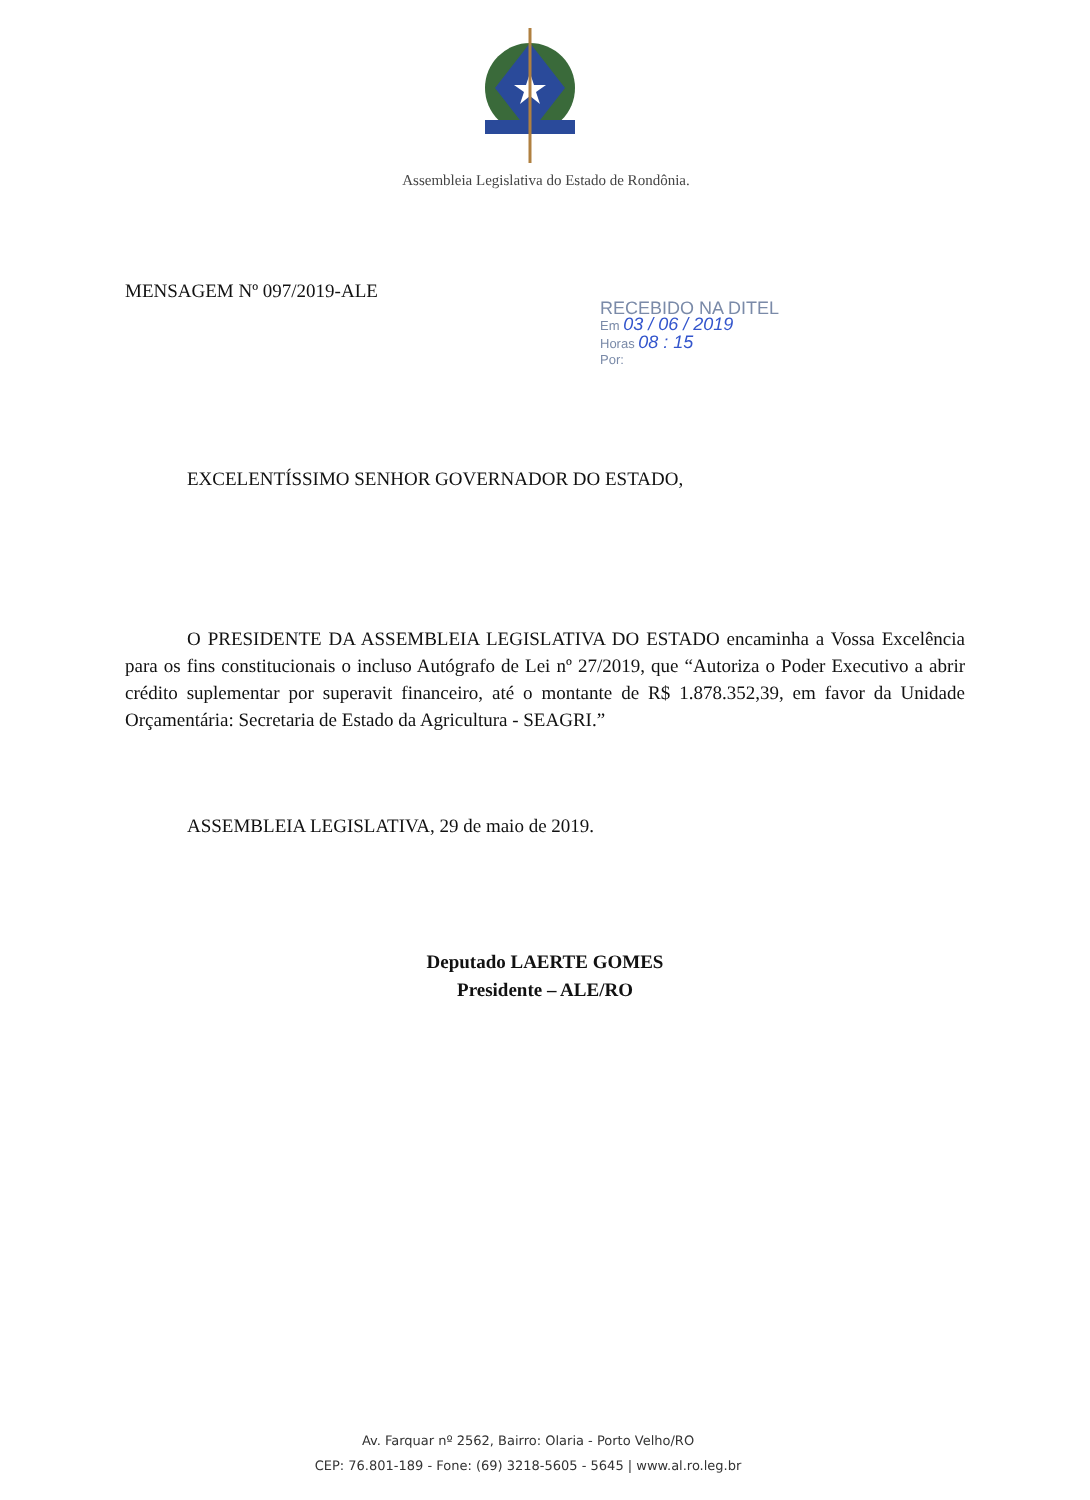Assembleia Legislativa do Estado de Rondônia.
MENSAGEM Nº 097/2019-ALE
RECEBIDO NA DITEL
Em 03 / 06 / 2019
Horas 08 : 15
Por:
EXCELENTÍSSIMO SENHOR GOVERNADOR DO ESTADO,
O PRESIDENTE DA ASSEMBLEIA LEGISLATIVA DO ESTADO encaminha a Vossa Excelência para os fins constitucionais o incluso Autógrafo de Lei nº 27/2019, que “Autoriza o Poder Executivo a abrir crédito suplementar por superavit financeiro, até o montante de R$ 1.878.352,39, em favor da Unidade Orçamentária: Secretaria de Estado da Agricultura - SEAGRI.”
ASSEMBLEIA LEGISLATIVA, 29 de maio de 2019.
Deputado LAERTE GOMES
Presidente – ALE/RO
Av. Farquar nº 2562, Bairro: Olaria - Porto Velho/RO
CEP: 76.801-189 - Fone: (69) 3218-5605 - 5645 | www.al.ro.leg.br